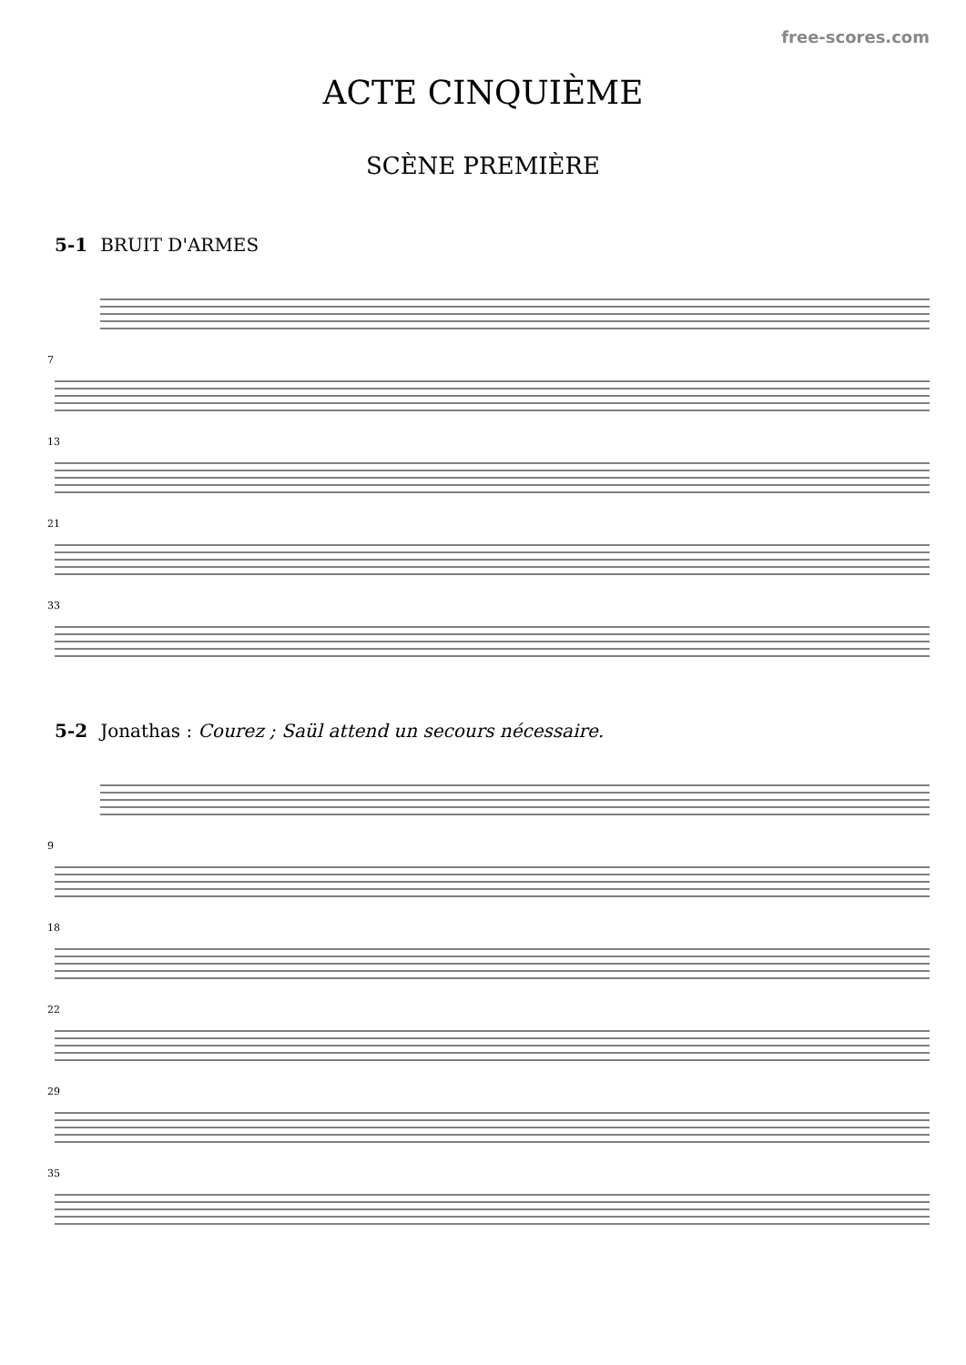free-scores.com
ACTE CINQUIÈME
SCÈNE PREMIÈRE
5-1 BRUIT D'ARMES
7
13
21
33
5-2 Jonathas : Courez ; Saül attend un secours nécessaire.
9
18
22
29
35